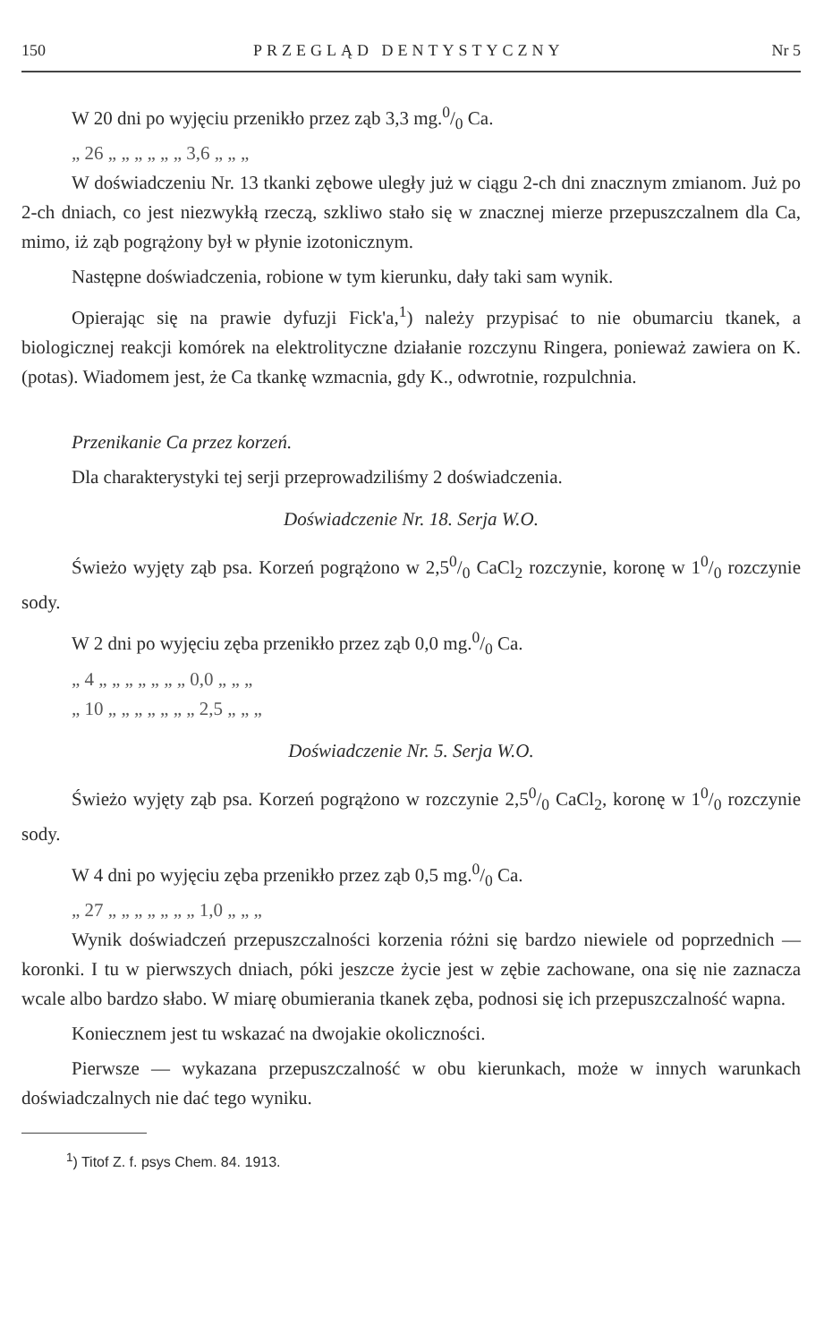150 PRZEGLĄD DENTYSTYCZNY Nr 5
W 20 dni po wyjęciu przenikło przez ząb 3,3 mg.0/0 Ca.
„ 26 „ „ „ „ „ „ 3,6 „ „ „
W doświadczeniu Nr. 13 tkanki zębowe uległy już w ciągu 2-ch dni znacznym zmianom. Już po 2-ch dniach, co jest niezwykłą rzeczą, szkliwo stało się w znacznej mierze przepuszczalnem dla Ca, mimo, iż ząb pogrążony był w płynie izotonicznym.
Następne doświadczenia, robione w tym kierunku, dały taki sam wynik.
Opierając się na prawie dyfuzji Fick'a,<sup>1</sup>) należy przypisać to nie obumarciu tkanek, a biologicznej reakcji komórek na elektrolityczne działanie rozczynu Ringera, ponieważ zawiera on K. (potas). Wiadomem jest, że Ca tkankę wzmacnia, gdy K., odwrotnie, rozpulchnia.
Przenikanie Ca przez korzeń.
Dla charakterystyki tej serji przeprowadziliśmy 2 doświadczenia.
Doświadczenie Nr. 18. Serja W.O.
Świeżo wyjęty ząb psa. Korzeń pogrążono w 2,50/0 CaCl<sub>2</sub> rozczynie, koronę w 10/0 rozczynie sody.
W 2 dni po wyjęciu zęba przenikło przez ząb 0,0 mg.0/0 Ca.
„ 4 „ „ „ „ „ „ „ 0,0 „ „ „
„ 10 „ „ „ „ „ „ „ 2,5 „ „ „
Doświadczenie Nr. 5. Serja W.O.
Świeżo wyjęty ząb psa. Korzeń pogrążono w rozczynie 2,50/0 CaCl<sub>2</sub>, koronę w 10/0 rozczynie sody.
W 4 dni po wyjęciu zęba przenikło przez ząb 0,5 mg.0/0 Ca.
„ 27 „ „ „ „ „ „ „ 1,0 „ „ „
Wynik doświadczeń przepuszczalności korzenia różni się bardzo niewiele od poprzednich — koronki. I tu w pierwszych dniach, póki jeszcze życie jest w zębie zachowane, ona się nie zaznacza wcale albo bardzo słabo. W miarę obumierania tkanek zęba, podnosi się ich przepuszczalność wapna.
Koniecznem jest tu wskazać na dwojakie okoliczności.
Pierwsze — wykazana przepuszczalność w obu kierunkach, może w innych warunkach doświadczalnych nie dać tego wyniku.
<sup>1</sup>) Titof Z. f. psys Chem. 84. 1913.